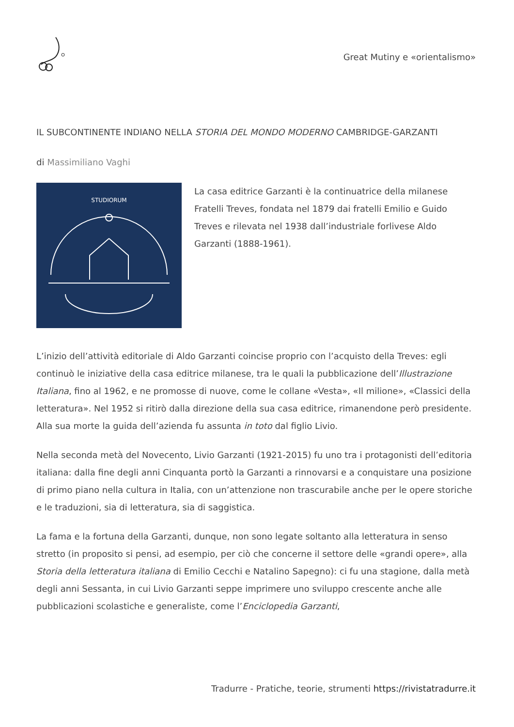Great Mutiny e «orientalismo»
IL SUBCONTINENTE INDIANO NELLA STORIA DEL MONDO MODERNO CAMBRIDGE-GARZANTI
di Massimiliano Vaghi
STUDIORUM
La casa editrice Garzanti è la continuatrice della milanese Fratelli Treves, fondata nel 1879 dai fratelli Emilio e Guido Treves e rilevata nel 1938 dall’industriale forlivese Aldo Garzanti (1888-1961).
L’inizio dell’attività editoriale di Aldo Garzanti coincise proprio con l’acquisto della Treves: egli continuò le iniziative della casa editrice milanese, tra le quali la pubblicazione dell’Illustrazione Italiana, fino al 1962, e ne promosse di nuove, come le collane «Vesta», «Il milione», «Classici della letteratura». Nel 1952 si ritirò dalla direzione della sua casa editrice, rimanendone però presidente. Alla sua morte la guida dell’azienda fu assunta in toto dal figlio Livio.
Nella seconda metà del Novecento, Livio Garzanti (1921-2015) fu uno tra i protagonisti dell’editoria italiana: dalla fine degli anni Cinquanta portò la Garzanti a rinnovarsi e a conquistare una posizione di primo piano nella cultura in Italia, con un’attenzione non trascurabile anche per le opere storiche e le traduzioni, sia di letteratura, sia di saggistica.
La fama e la fortuna della Garzanti, dunque, non sono legate soltanto alla letteratura in senso stretto (in proposito si pensi, ad esempio, per ciò che concerne il settore delle «grandi opere», alla Storia della letteratura italiana di Emilio Cecchi e Natalino Sapegno): ci fu una stagione, dalla metà degli anni Sessanta, in cui Livio Garzanti seppe imprimere uno sviluppo crescente anche alle pubblicazioni scolastiche e generaliste, come l’Enciclopedia Garzanti,
Tradurre - Pratiche, teorie, strumenti https://rivistatradurre.it